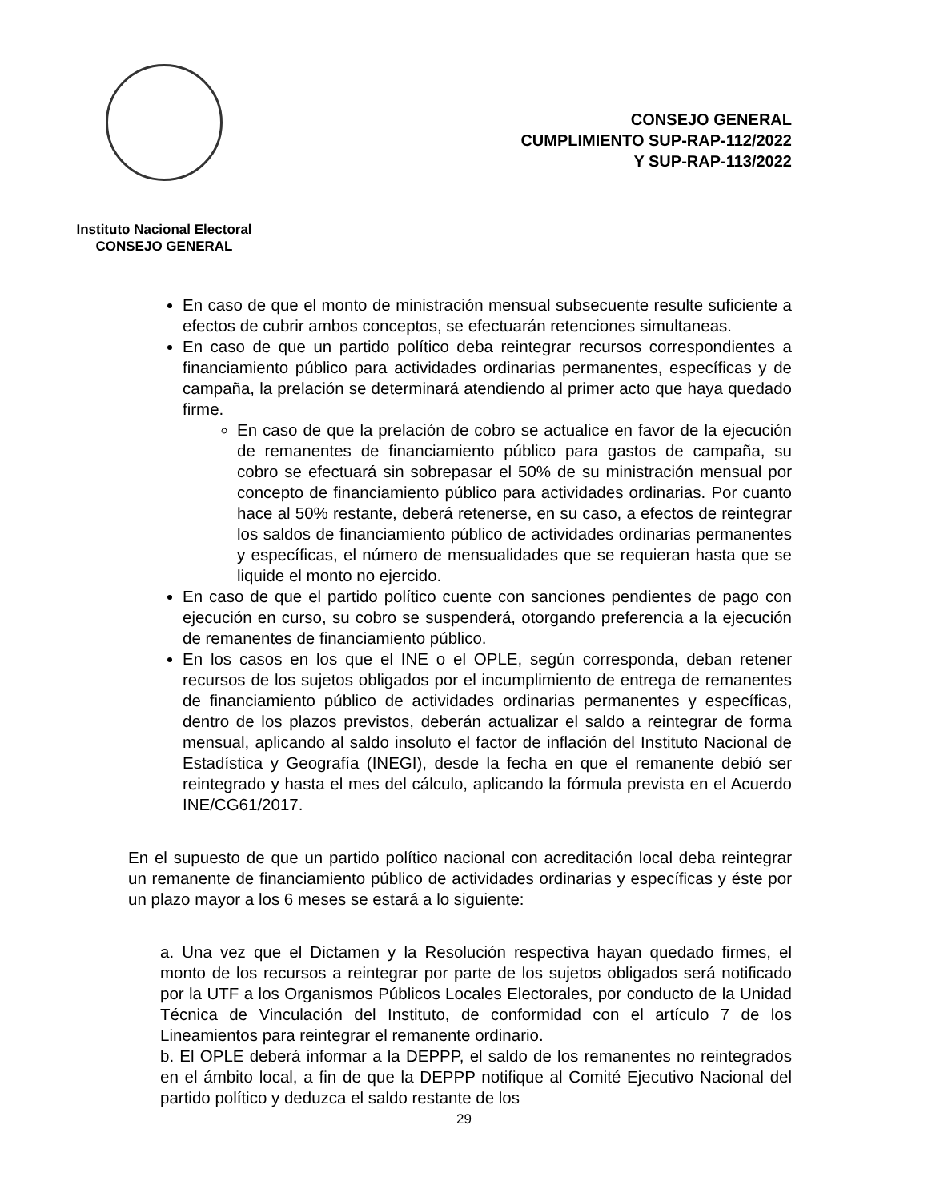Instituto Nacional Electoral
CONSEJO GENERAL
CONSEJO GENERAL
CUMPLIMIENTO SUP-RAP-112/2022
Y SUP-RAP-113/2022
En caso de que el monto de ministración mensual subsecuente resulte suficiente a efectos de cubrir ambos conceptos, se efectuarán retenciones simultaneas.
En caso de que un partido político deba reintegrar recursos correspondientes a financiamiento público para actividades ordinarias permanentes, específicas y de campaña, la prelación se determinará atendiendo al primer acto que haya quedado firme.
En caso de que la prelación de cobro se actualice en favor de la ejecución de remanentes de financiamiento público para gastos de campaña, su cobro se efectuará sin sobrepasar el 50% de su ministración mensual por concepto de financiamiento público para actividades ordinarias. Por cuanto hace al 50% restante, deberá retenerse, en su caso, a efectos de reintegrar los saldos de financiamiento público de actividades ordinarias permanentes y específicas, el número de mensualidades que se requieran hasta que se liquide el monto no ejercido.
En caso de que el partido político cuente con sanciones pendientes de pago con ejecución en curso, su cobro se suspenderá, otorgando preferencia a la ejecución de remanentes de financiamiento público.
En los casos en los que el INE o el OPLE, según corresponda, deban retener recursos de los sujetos obligados por el incumplimiento de entrega de remanentes de financiamiento público de actividades ordinarias permanentes y específicas, dentro de los plazos previstos, deberán actualizar el saldo a reintegrar de forma mensual, aplicando al saldo insoluto el factor de inflación del Instituto Nacional de Estadística y Geografía (INEGI), desde la fecha en que el remanente debió ser reintegrado y hasta el mes del cálculo, aplicando la fórmula prevista en el Acuerdo INE/CG61/2017.
En el supuesto de que un partido político nacional con acreditación local deba reintegrar un remanente de financiamiento público de actividades ordinarias y específicas y éste por un plazo mayor a los 6 meses se estará a lo siguiente:
a. Una vez que el Dictamen y la Resolución respectiva hayan quedado firmes, el monto de los recursos a reintegrar por parte de los sujetos obligados será notificado por la UTF a los Organismos Públicos Locales Electorales, por conducto de la Unidad Técnica de Vinculación del Instituto, de conformidad con el artículo 7 de los Lineamientos para reintegrar el remanente ordinario.
b. El OPLE deberá informar a la DEPPP, el saldo de los remanentes no reintegrados en el ámbito local, a fin de que la DEPPP notifique al Comité Ejecutivo Nacional del partido político y deduzca el saldo restante de los
29